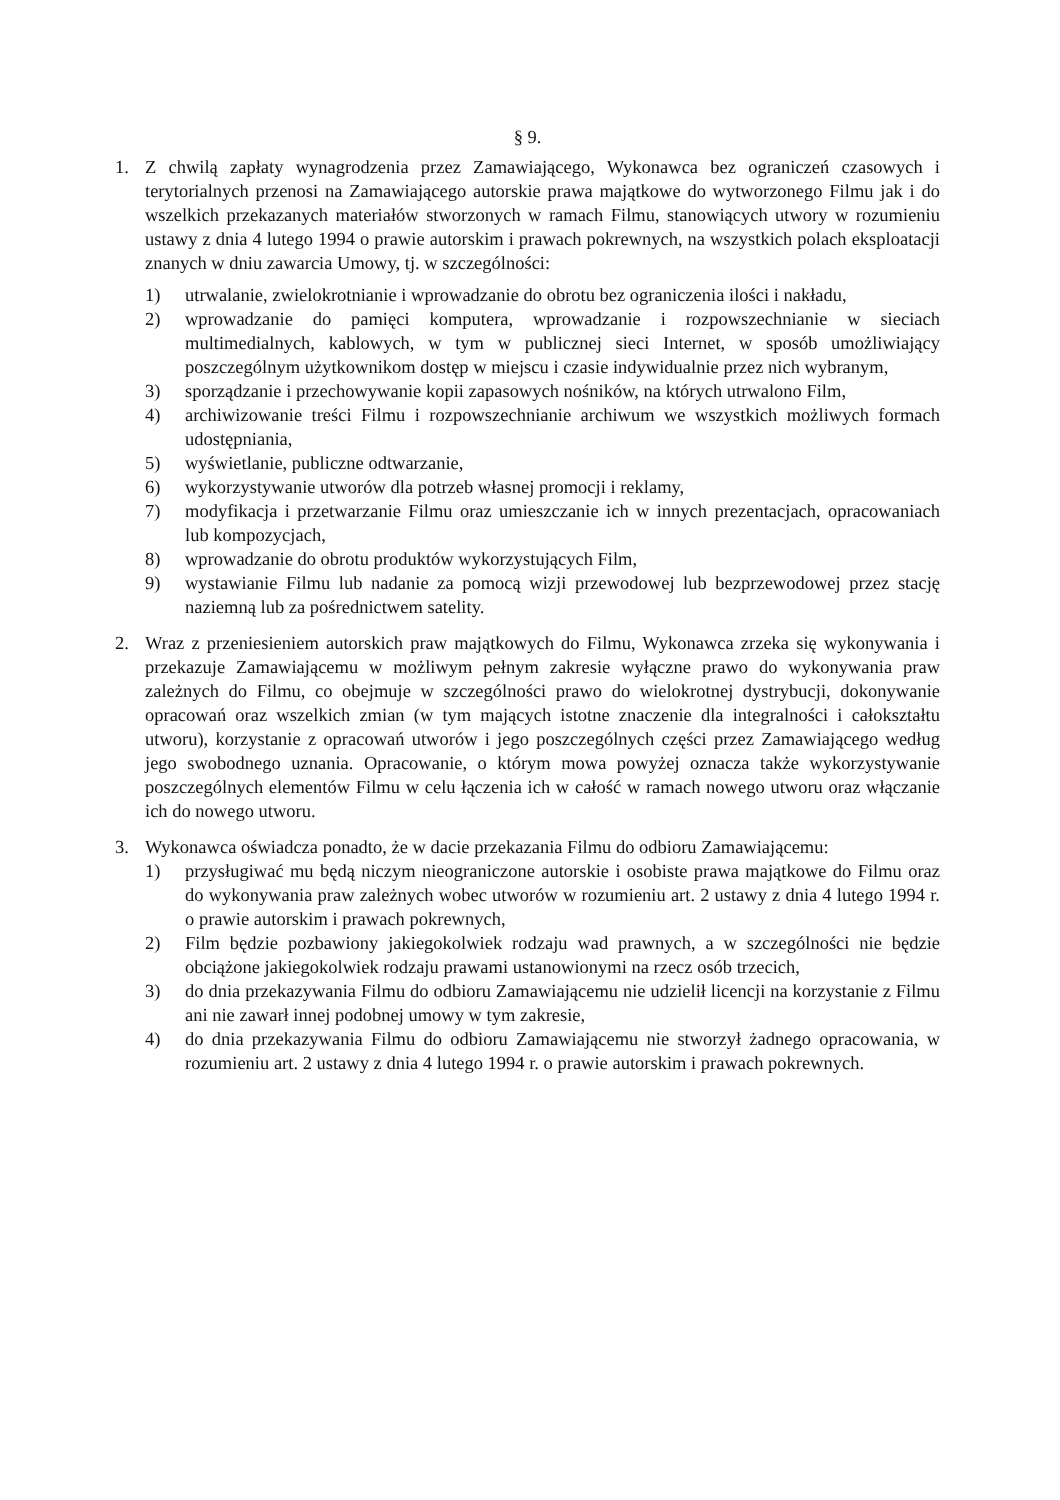§ 9.
1. Z chwilą zapłaty wynagrodzenia przez Zamawiającego, Wykonawca bez ograniczeń czasowych i terytorialnych przenosi na Zamawiającego autorskie prawa majątkowe do wytworzonego Filmu jak i do wszelkich przekazanych materiałów stworzonych w ramach Filmu, stanowiących utwory w rozumieniu ustawy z dnia 4 lutego 1994 o prawie autorskim i prawach pokrewnych, na wszystkich polach eksploatacji znanych w dniu zawarcia Umowy, tj. w szczególności:
1) utrwalanie, zwielokrotnianie i wprowadzanie do obrotu bez ograniczenia ilości i nakładu,
2) wprowadzanie do pamięci komputera, wprowadzanie i rozpowszechnianie w sieciach multimedialnych, kablowych, w tym w publicznej sieci Internet, w sposób umożliwiający poszczególnym użytkownikom dostęp w miejscu i czasie indywidualnie przez nich wybranym,
3) sporządzanie i przechowywanie kopii zapasowych nośników, na których utrwalono Film,
4) archiwizowanie treści Filmu i rozpowszechnianie archiwum we wszystkich możliwych formach udostępniania,
5) wyświetlanie, publiczne odtwarzanie,
6) wykorzystywanie utworów dla potrzeb własnej promocji i reklamy,
7) modyfikacja i przetwarzanie Filmu oraz umieszczanie ich w innych prezentacjach, opracowaniach lub kompozycjach,
8) wprowadzanie do obrotu produktów wykorzystujących Film,
9) wystawianie Filmu lub nadanie za pomocą wizji przewodowej lub bezprzewodowej przez stację naziemną lub za pośrednictwem satelity.
2. Wraz z przeniesieniem autorskich praw majątkowych do Filmu, Wykonawca zrzeka się wykonywania i przekazuje Zamawiającemu w możliwym pełnym zakresie wyłączne prawo do wykonywania praw zależnych do Filmu, co obejmuje w szczególności prawo do wielokrotnej dystrybucji, dokonywanie opracowań oraz wszelkich zmian (w tym mających istotne znaczenie dla integralności i całokształtu utworu), korzystanie z opracowań utworów i jego poszczególnych części przez Zamawiającego według jego swobodnego uznania. Opracowanie, o którym mowa powyżej oznacza także wykorzystywanie poszczególnych elementów Filmu w celu łączenia ich w całość w ramach nowego utworu oraz włączanie ich do nowego utworu.
3. Wykonawca oświadcza ponadto, że w dacie przekazania Filmu do odbioru Zamawiającemu:
1) przysługiwać mu będą niczym nieograniczone autorskie i osobiste prawa majątkowe do Filmu oraz do wykonywania praw zależnych wobec utworów w rozumieniu art. 2 ustawy z dnia 4 lutego 1994 r. o prawie autorskim i prawach pokrewnych,
2) Film będzie pozbawiony jakiegokolwiek rodzaju wad prawnych, a w szczególności nie będzie obciążone jakiegokolwiek rodzaju prawami ustanowionymi na rzecz osób trzecich,
3) do dnia przekazywania Filmu do odbioru Zamawiającemu nie udzielił licencji na korzystanie z Filmu ani nie zawarł innej podobnej umowy w tym zakresie,
4) do dnia przekazywania Filmu do odbioru Zamawiającemu nie stworzył żadnego opracowania, w rozumieniu art. 2 ustawy z dnia 4 lutego 1994 r. o prawie autorskim i prawach pokrewnych.